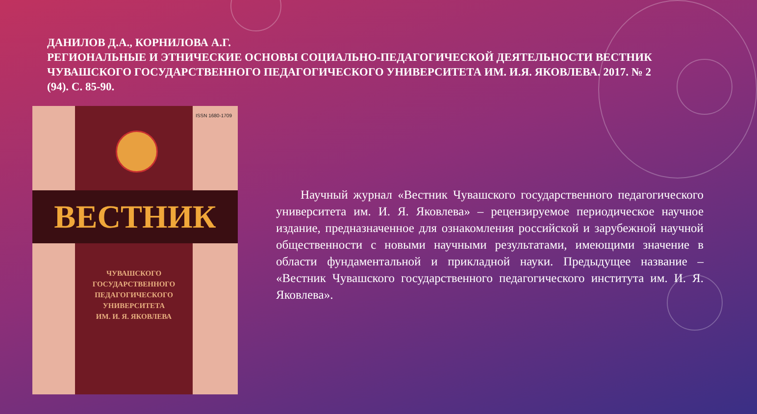ДАНИЛОВ Д.А., КОРНИЛОВА А.Г.
РЕГИОНАЛЬНЫЕ И ЭТНИЧЕСКИЕ ОСНОВЫ СОЦИАЛЬНО-ПЕДАГОГИЧЕСКОЙ ДЕЯТЕЛЬНОСТИ ВЕСТНИК ЧУВАШСКОГО ГОСУДАРСТВЕННОГО ПЕДАГОГИЧЕСКОГО УНИВЕРСИТЕТА ИМ. И.Я. ЯКОВЛЕВА. 2017. № 2 (94). С. 85-90.
ISSN 1680-1709
ВЕСТНИК
ЧУВАШСКОГО
ГОСУДАРСТВЕННОГО
ПЕДАГОГИЧЕСКОГО
УНИВЕРСИТЕТА
ИМ. И. Я. ЯКОВЛЕВА
Научный журнал «Вестник Чувашского государственного педагогического университета им. И. Я. Яковлева» – рецензируемое периодическое научное издание, предназначенное для ознакомления российской и зарубежной научной общественности с новыми научными результатами, имеющими значение в области фундаментальной и прикладной науки. Предыдущее название – «Вестник Чувашского государственного педагогического института им. И. Я. Яковлева».